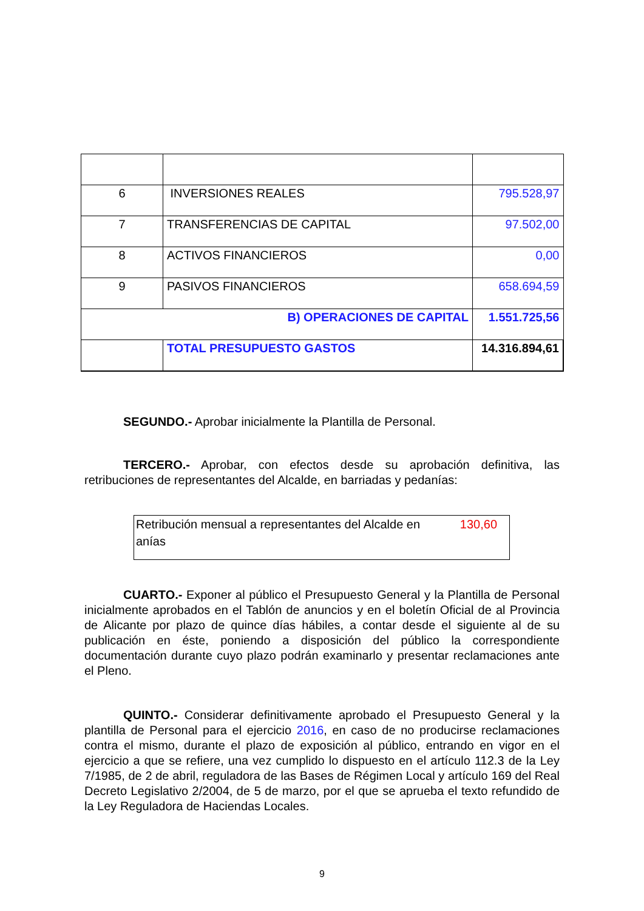| 6 | INVERSIONES REALES | 795.528,97 |
| 7 | TRANSFERENCIAS DE CAPITAL | 97.502,00 |
| 8 | ACTIVOS FINANCIEROS | 0,00 |
| 9 | PASIVOS FINANCIEROS | 658.694,59 |
| B) OPERACIONES DE CAPITAL | | 1.551.725,56 |
| | TOTAL PRESUPUESTO GASTOS | 14.316.894,61 |
SEGUNDO.- Aprobar inicialmente la Plantilla de Personal.
TERCERO.- Aprobar, con efectos desde su aprobación definitiva, las retribuciones de representantes del Alcalde, en barriadas y pedanías:
Retribución mensual a representantes del Alcalde en
anías 130,60
CUARTO.- Exponer al público el Presupuesto General y la Plantilla de Personal inicialmente aprobados en el Tablón de anuncios y en el boletín Oficial de al Provincia de Alicante por plazo de quince días hábiles, a contar desde el siguiente al de su publicación en éste, poniendo a disposición del público la correspondiente documentación durante cuyo plazo podrán examinarlo y presentar reclamaciones ante el Pleno.
QUINTO.- Considerar definitivamente aprobado el Presupuesto General y la plantilla de Personal para el ejercicio 2016, en caso de no producirse reclamaciones contra el mismo, durante el plazo de exposición al público, entrando en vigor en el ejercicio a que se refiere, una vez cumplido lo dispuesto en el artículo 112.3 de la Ley 7/1985, de 2 de abril, reguladora de las Bases de Régimen Local y artículo 169 del Real Decreto Legislativo 2/2004, de 5 de marzo, por el que se aprueba el texto refundido de la Ley Reguladora de Haciendas Locales.
9